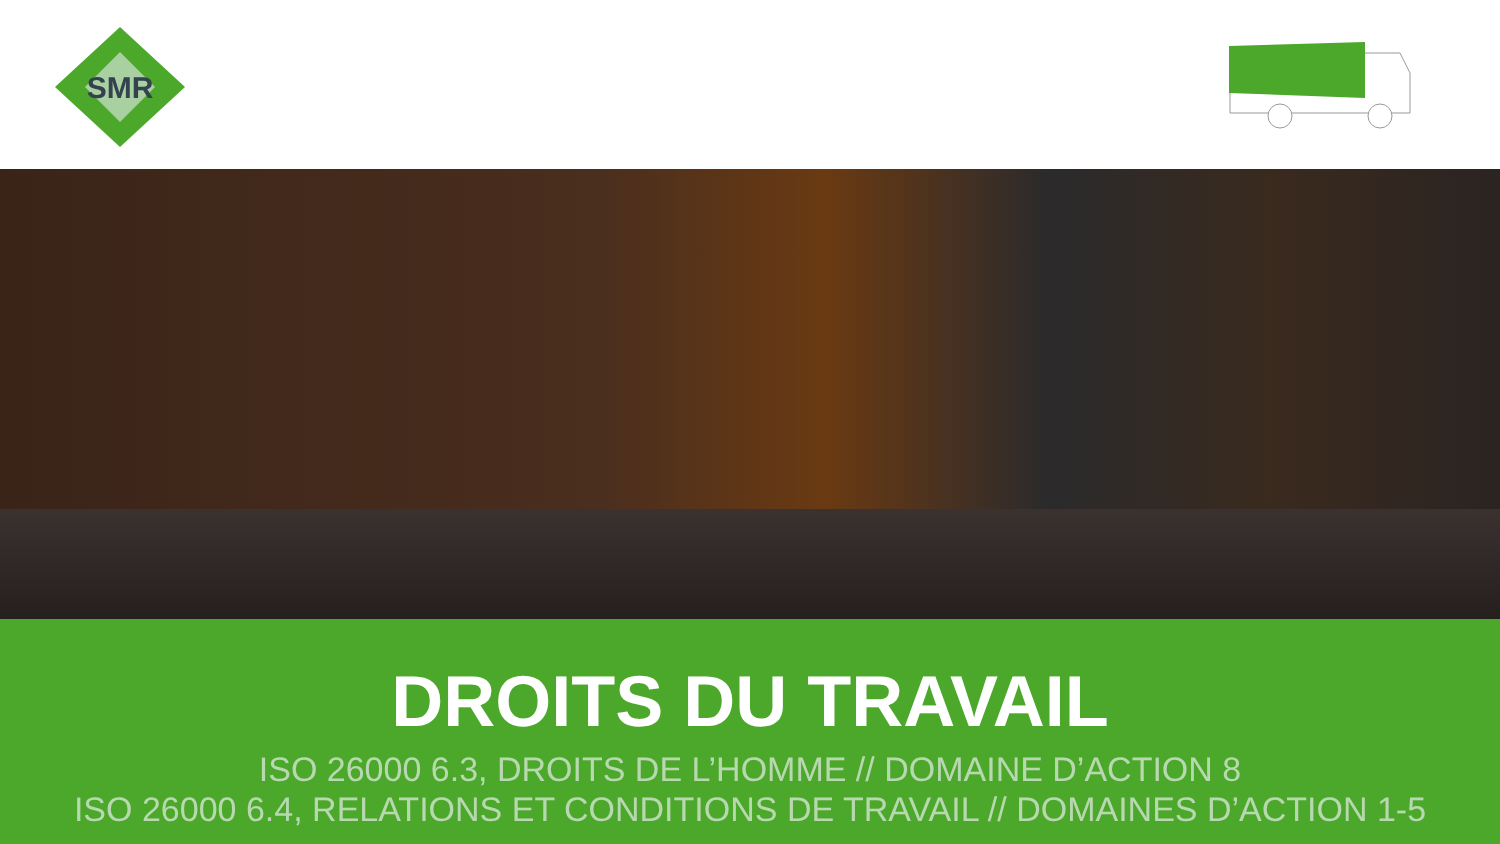SMR
DROITS DU TRAVAIL
ISO 26000 6.3, DROITS DE L’HOMME // DOMAINE D’ACTION 8
ISO 26000 6.4, RELATIONS ET CONDITIONS DE TRAVAIL // DOMAINES D’ACTION 1-5